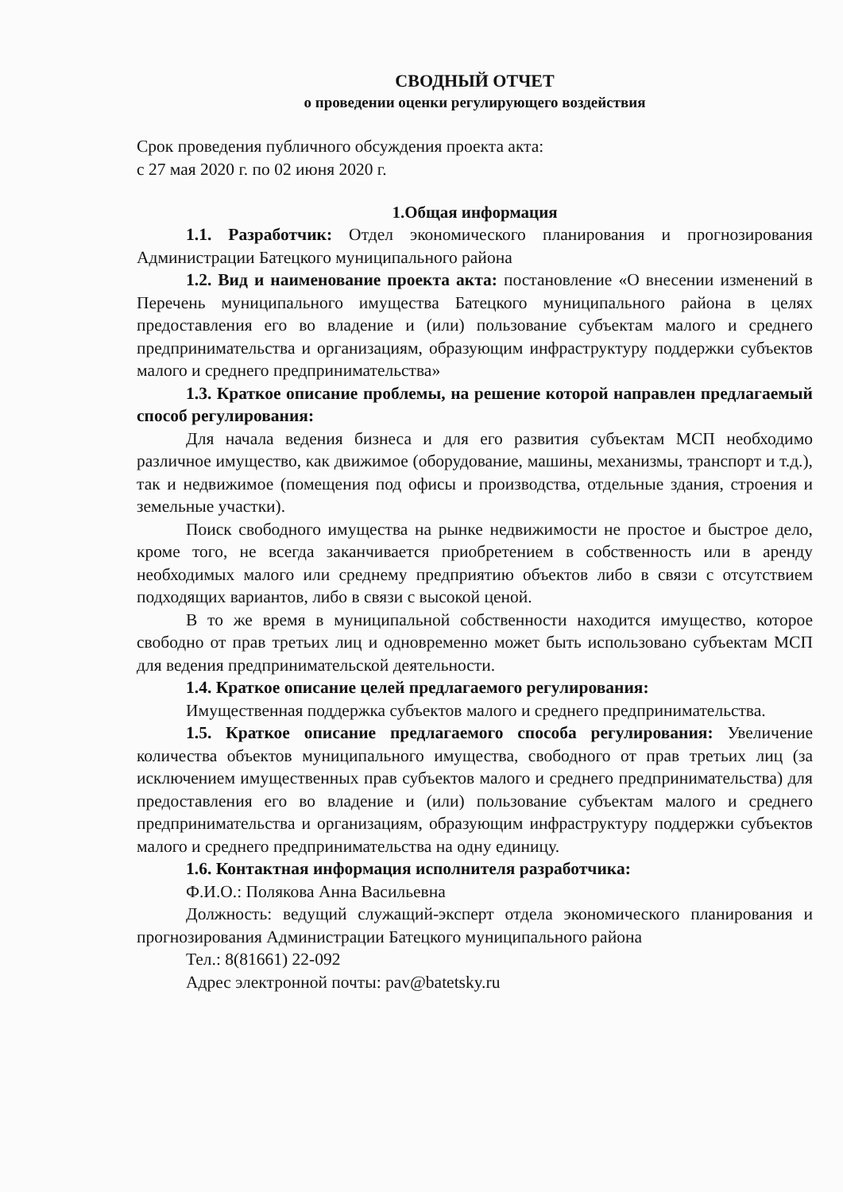СВОДНЫЙ ОТЧЕТ
о проведении оценки регулирующего воздействия
Срок проведения публичного обсуждения проекта акта:
с 27 мая 2020 г. по 02 июня 2020 г.
1.Общая информация
1.1. Разработчик: Отдел экономического планирования и прогнозирования Администрации Батецкого муниципального района
1.2. Вид и наименование проекта акта: постановление «О внесении изменений в Перечень муниципального имущества Батецкого муниципального района в целях предоставления его во владение и (или) пользование субъектам малого и среднего предпринимательства и организациям, образующим инфраструктуру поддержки субъектов малого и среднего предпринимательства»
1.3. Краткое описание проблемы, на решение которой направлен предлагаемый способ регулирования:
Для начала ведения бизнеса и для его развития субъектам МСП необходимо различное имущество, как движимое (оборудование, машины, механизмы, транспорт и т.д.), так и недвижимое (помещения под офисы и производства, отдельные здания, строения и земельные участки).
Поиск свободного имущества на рынке недвижимости не простое и быстрое дело, кроме того, не всегда заканчивается приобретением в собственность или в аренду необходимых малого или среднему предприятию объектов либо в связи с отсутствием подходящих вариантов, либо в связи с высокой ценой.
В то же время в муниципальной собственности находится имущество, которое свободно от прав третьих лиц и одновременно может быть использовано субъектам МСП для ведения предпринимательской деятельности.
1.4. Краткое описание целей предлагаемого регулирования:
Имущественная поддержка субъектов малого и среднего предпринимательства.
1.5. Краткое описание предлагаемого способа регулирования: Увеличение количества объектов муниципального имущества, свободного от прав третьих лиц (за исключением имущественных прав субъектов малого и среднего предпринимательства) для предоставления его во владение и (или) пользование субъектам малого и среднего предпринимательства и организациям, образующим инфраструктуру поддержки субъектов малого и среднего предпринимательства на одну единицу.
1.6. Контактная информация исполнителя разработчика:
Ф.И.О.: Полякова Анна Васильевна
Должность: ведущий служащий-эксперт отдела экономического планирования и прогнозирования Администрации Батецкого муниципального района
Тел.: 8(81661) 22-092
Адрес электронной почты: pav@batetsky.ru